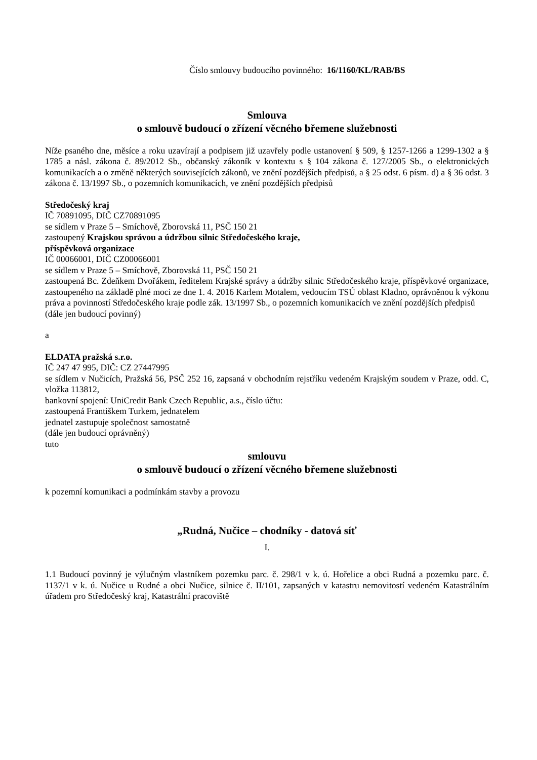Číslo smlouvy budoucího povinného: 16/1160/KL/RAB/BS
Smlouva
o smlouvě budoucí o zřízení věcného břemene služebnosti
Níže psaného dne, měsíce a roku uzavírají a podpisem již uzavřely podle ustanovení § 509, § 1257-1266 a 1299-1302 a § 1785 a násl. zákona č. 89/2012 Sb., občanský zákoník v kontextu s § 104 zákona č. 127/2005 Sb., o elektronických komunikacích a o změně některých souvisejících zákonů, ve znění pozdějších předpisů, a § 25 odst. 6 písm. d) a § 36 odst. 3 zákona č. 13/1997 Sb., o pozemních komunikacích, ve znění pozdějších předpisů
Středočeský kraj
IČ 70891095, DIČ CZ70891095
se sídlem v Praze 5 – Smíchově, Zborovská 11, PSČ 150 21
zastoupený Krajskou správou a údržbou silnic Středočeského kraje,
příspěvková organizace
IČ 00066001, DIČ CZ00066001
se sídlem v Praze 5 – Smíchově, Zborovská 11, PSČ 150 21
zastoupená Bc. Zdeňkem Dvořákem, ředitelem Krajské správy a údržby silnic Středočeského kraje, příspěvkové organizace, zastoupeného na základě plné moci ze dne 1. 4. 2016 Karlem Motalem, vedoucím TSÚ oblast Kladno, oprávněnou k výkonu práva a povinností Středočeského kraje podle zák. 13/1997 Sb., o pozemních komunikacích ve znění pozdějších předpisů
(dále jen budoucí povinný)
a
ELDATA pražská s.r.o.
IČ 247 47 995, DIČ: CZ 27447995
se sídlem v Nučicích, Pražská 56, PSČ 252 16, zapsaná v obchodním rejstříku vedeném Krajským soudem v Praze, odd. C, vložka 113812,
bankovní spojení: UniCredit Bank Czech Republic, a.s., číslo účtu:
zastoupená Františkem Turkem, jednatelem
jednatel zastupuje společnost samostatně
(dále jen budoucí oprávněný)
tuto
smlouvu
o smlouvě budoucí o zřízení věcného břemene služebnosti
k pozemní komunikaci a podmínkám stavby a provozu
„Rudná, Nučice – chodníky - datová síť
I.
1.1 Budoucí povinný je výlučným vlastníkem pozemku parc. č. 298/1 v k. ú. Hořelice a obci Rudná a pozemku parc. č. 1137/1 v k. ú. Nučice u Rudné a obci Nučice, silnice č. II/101, zapsaných v katastru nemovitostí vedeném Katastrálním úřadem pro Středočeský kraj, Katastrální pracoviště